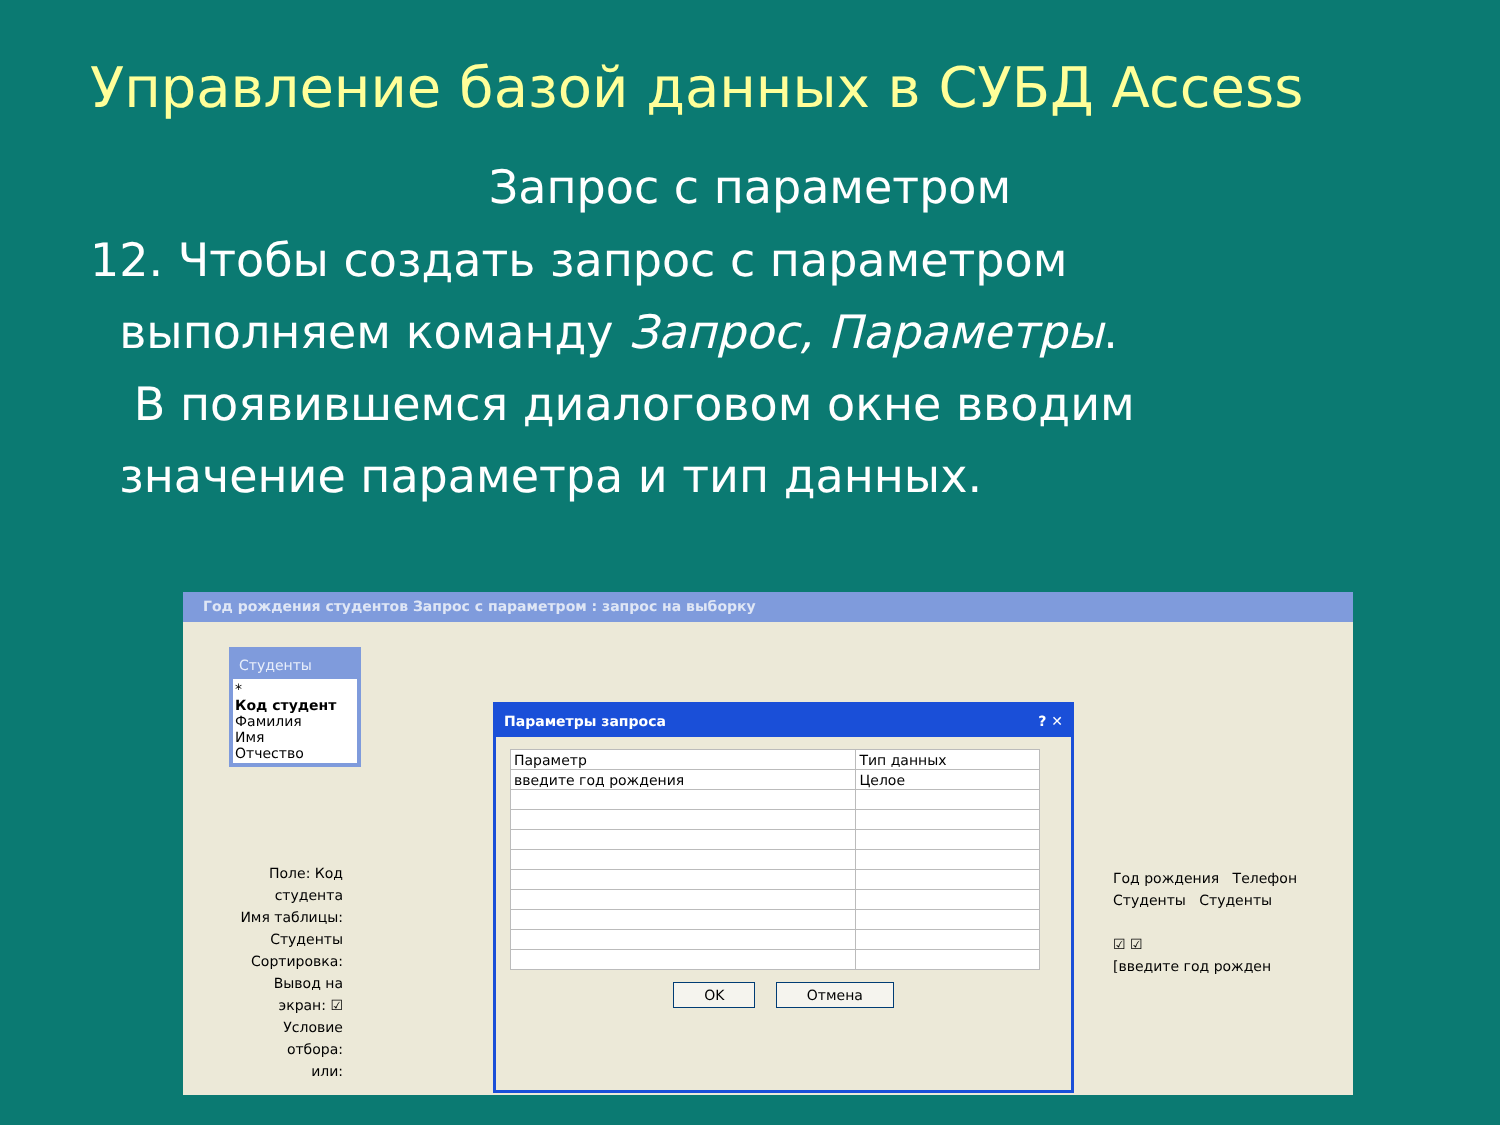Управление базой данных в СУБД Access
Запрос с параметром
12. Чтобы создать запрос с параметром
выполняем команду Запрос, Параметры.
В появившемся диалоговом окне вводим
значение параметра и тип данных.
Год рождения студентов Запрос с параметром : запрос на выборку
Студенты
*
Код студент
Фамилия
Имя
Отчество
Поле: Код студента
Имя таблицы: Студенты
Сортировка:
Вывод на экран: ☑
Условие отбора:
или:
Год рождения Телефон
Студенты Студенты
☑ ☑
[введите год рожден
Параметры запроса ? ✕
| Параметр | Тип данных |
| --- | --- |
| введите год рождения | Целое |
OK Отмена